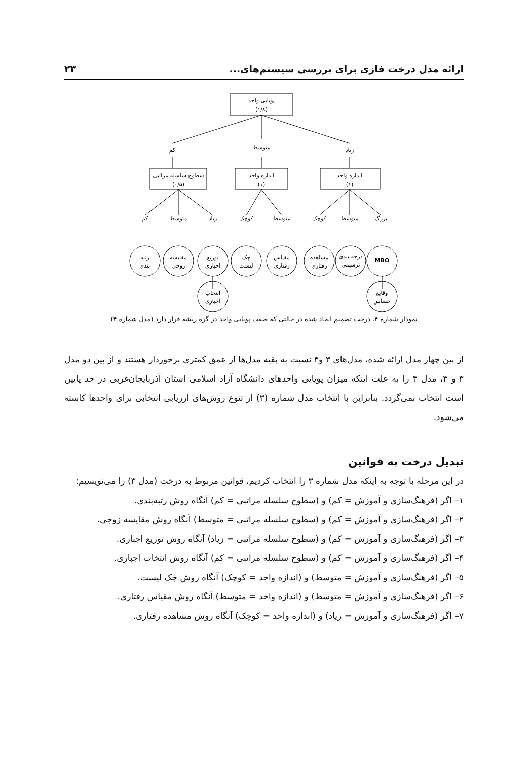ارائه مدل درخت فازی برای بررسی سیستم‌های... ۲۳
پویایی واحد
(۱/۸)
کم
متوسط
زیاد
سطوح سلسله مراتبی
(۰/۵)
اندازه واحد
(۱)
اندازه واحد
(۱)
کم
متوسط
زیاد
کوچک
متوسط
کوچک
متوسط
بزرگ
رتبه
بندی
مقایسه
زوجی
توزیع
اجباری
چک
لیست
مقیاس
رفتاری
مشاهده
رفتاری
درجه بندی
ترسیمی
MBO
انتخاب
اجباری
وقایع
حساس
نمودار شماره ۴. درخت تصمیم ایجاد شده در حالتی که صفت پویایی واحد در گره ریشه قرار دارد (مدل شماره ۴)
از بین چهار مدل ارائه شده، مدل‌های ۳ و۴ نسبت به بقیه مدل‌ها از عمق کمتری برخوردار هستند و از بین دو مدل ۳ و ۴، مدل ۴ را به علت اینکه میزان پویایی واحدهای دانشگاه آزاد اسلامی استان آذربایجان‌غربی در حد پایین است انتخاب نمی‌گردد. بنابراین با انتخاب مدل شماره (۳) از تنوع روش‌های ارزیابی انتخابی برای واحدها کاسته می‌شود.
تبدیل درخت به قوانین
در این مرحله با توجه به اینکه مدل شماره ۳ را انتخاب کردیم، قوانین مربوط به درخت (مدل ۳) را می‌نویسیم:
۱– اگر (فرهنگ‌سازی و آموزش = کم) و (سطوح سلسله مراتبی = کم) آنگاه روش رتبه‌بندی.
۲– اگر (فرهنگ‌سازی و آموزش = کم) و (سطوح سلسله مراتبی = متوسط) آنگاه روش مقایسه زوجی.
۳– اگر (فرهنگ‌سازی و آموزش = کم) و (سطوح سلسله مراتبی = زیاد) آنگاه روش توزیع اجباری.
۴– اگر (فرهنگ‌سازی و آموزش = کم) و (سطوح سلسله مراتبی = کم) آنگاه روش انتخاب اجباری.
۵– اگر (فرهنگ‌سازی و آموزش = متوسط) و (اندازه واحد = کوچک) آنگاه روش چک لیست.
۶– اگر (فرهنگ‌سازی و آموزش = متوسط) و (اندازه واحد = متوسط) آنگاه روش مقیاس رفتاری.
۷– اگر (فرهنگ‌سازی و آموزش = زیاد) و (اندازه واحد = کوچک) آنگاه روش مشاهده رفتاری.